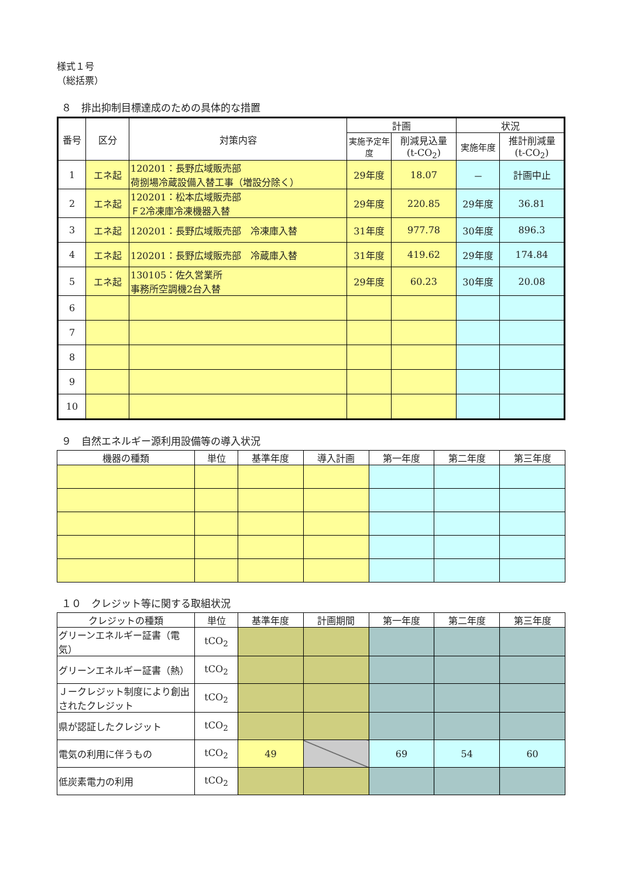様式１号
（総括票）
８　排出抑制目標達成のための具体的な措置
| 番号 | 区分 | 対策内容 | 計画 | | 状況 | |
| --- | --- | --- | --- | --- | --- | --- |
| | | | 実施予定年度 | 削減見込量 (t-CO<sub>2</sub>) | 実施年度 | 推計削減量 (t-CO<sub>2</sub>) |
| 1 | エネ起 | 120201：長野広域販売部 荷捌場冷蔵設備入替工事（増設分除く） | 29年度 | 18.07 | － | 計画中止 |
| 2 | エネ起 | 120201：松本広域販売部 Ｆ2冷凍庫冷凍機器入替 | 29年度 | 220.85 | 29年度 | 36.81 |
| 3 | エネ起 | 120201：長野広域販売部 冷凍庫入替 | 31年度 | 977.78 | 30年度 | 896.3 |
| 4 | エネ起 | 120201：長野広域販売部 冷蔵庫入替 | 31年度 | 419.62 | 29年度 | 174.84 |
| 5 | エネ起 | 130105：佐久営業所 事務所空調機2台入替 | 29年度 | 60.23 | 30年度 | 20.08 |
| 6 | | | | | | |
| 7 | | | | | | |
| 8 | | | | | | |
| 9 | | | | | | |
| 10 | | | | | | |
９　自然エネルギー源利用設備等の導入状況
| 機器の種類 | 単位 | 基準年度 | 導入計画 | 第一年度 | 第二年度 | 第三年度 |
| --- | --- | --- | --- | --- | --- | --- |
１０　クレジット等に関する取組状況
| クレジットの種類 | 単位 | 基準年度 | 計画期間 | 第一年度 | 第二年度 | 第三年度 |
| --- | --- | --- | --- | --- | --- | --- |
| グリーンエネルギー証書（電気） | tCO<sub>2</sub> | | | | | |
| グリーンエネルギー証書（熱） | tCO<sub>2</sub> | | | | | |
| Ｊークレジット制度により創出されたクレジット | tCO<sub>2</sub> | | | | | |
| 県が認証したクレジット | tCO<sub>2</sub> | | | | | |
| 電気の利用に伴うもの | tCO<sub>2</sub> | 49 | | 69 | 54 | 60 |
| 低炭素電力の利用 | tCO<sub>2</sub> | | | | | |